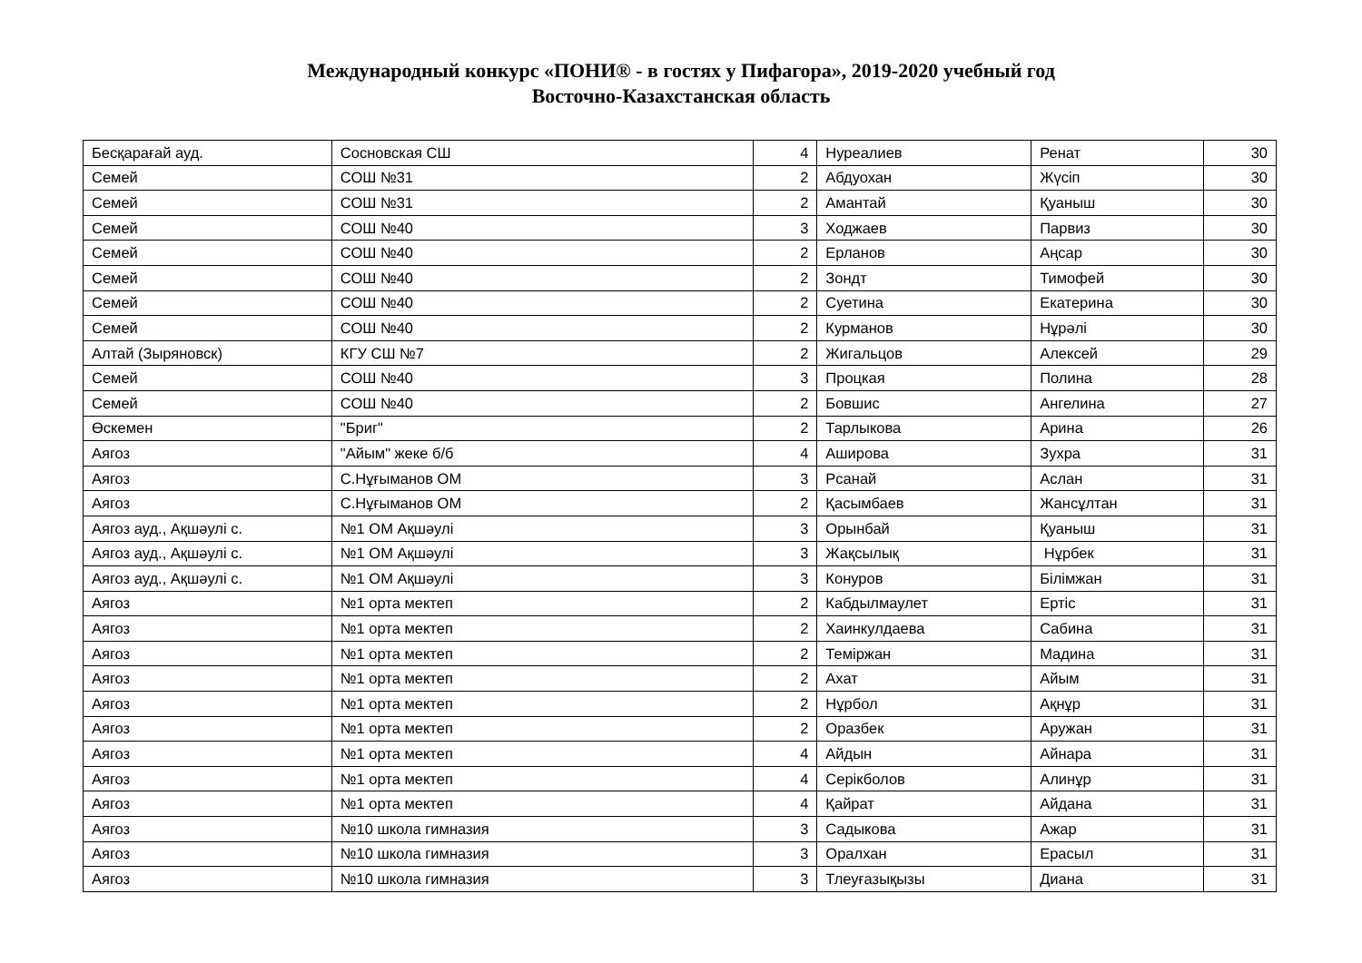Международный конкурс «ПОНИ® - в гостях у Пифагора», 2019-2020 учебный год
Восточно-Казахстанская область
| Бесқарағай ауд. | Сосновская СШ | 4 | Нуреалиев | Ренат | 30 |
| Семей | СОШ №31 | 2 | Абдуохан | Жүсіп | 30 |
| Семей | СОШ №31 | 2 | Амантай | Қуаныш | 30 |
| Семей | СОШ №40 | 3 | Ходжаев | Парвиз | 30 |
| Семей | СОШ №40 | 2 | Ерланов | Аңсар | 30 |
| Семей | СОШ №40 | 2 | Зондт | Тимофей | 30 |
| Семей | СОШ №40 | 2 | Суетина | Екатерина | 30 |
| Семей | СОШ №40 | 2 | Курманов | Нұрәлі | 30 |
| Алтай (Зыряновск) | КГУ СШ №7 | 2 | Жигальцов | Алексей | 29 |
| Семей | СОШ №40 | 3 | Процкая | Полина | 28 |
| Семей | СОШ №40 | 2 | Бовшис | Ангелина | 27 |
| Өскемен | "Бриг" | 2 | Тарлыкова | Арина | 26 |
| Аягоз | "Айым" жеке б/б | 4 | Аширова | Зухра | 31 |
| Аягоз | С.Нұғыманов ОМ | 3 | Рсанай | Аслан | 31 |
| Аягоз | С.Нұғыманов ОМ | 2 | Қасымбаев | Жансұлтан | 31 |
| Аягоз ауд., Ақшәулі с. | №1 ОМ Ақшәулі | 3 | Орынбай | Қуаныш | 31 |
| Аягоз ауд., Ақшәулі с. | №1 ОМ Ақшәулі | 3 | Жақсылық | Нұрбек | 31 |
| Аягоз ауд., Ақшәулі с. | №1 ОМ Ақшәулі | 3 | Конуров | Білімжан | 31 |
| Аягоз | №1 орта мектеп | 2 | Кабдылмаулет | Ертіс | 31 |
| Аягоз | №1 орта мектеп | 2 | Хаинкулдаева | Сабина | 31 |
| Аягоз | №1 орта мектеп | 2 | Теміржан | Мадина | 31 |
| Аягоз | №1 орта мектеп | 2 | Ахат | Айым | 31 |
| Аягоз | №1 орта мектеп | 2 | Нұрбол | Ақнұр | 31 |
| Аягоз | №1 орта мектеп | 2 | Оразбек | Аружан | 31 |
| Аягоз | №1 орта мектеп | 4 | Айдын | Айнара | 31 |
| Аягоз | №1 орта мектеп | 4 | Серікболов | Алинұр | 31 |
| Аягоз | №1 орта мектеп | 4 | Қайрат | Айдана | 31 |
| Аягоз | №10 школа гимназия | 3 | Садыкова | Ажар | 31 |
| Аягоз | №10 школа гимназия | 3 | Оралхан | Ерасыл | 31 |
| Аягоз | №10 школа гимназия | 3 | Тлеуғазықызы | Диана | 31 |